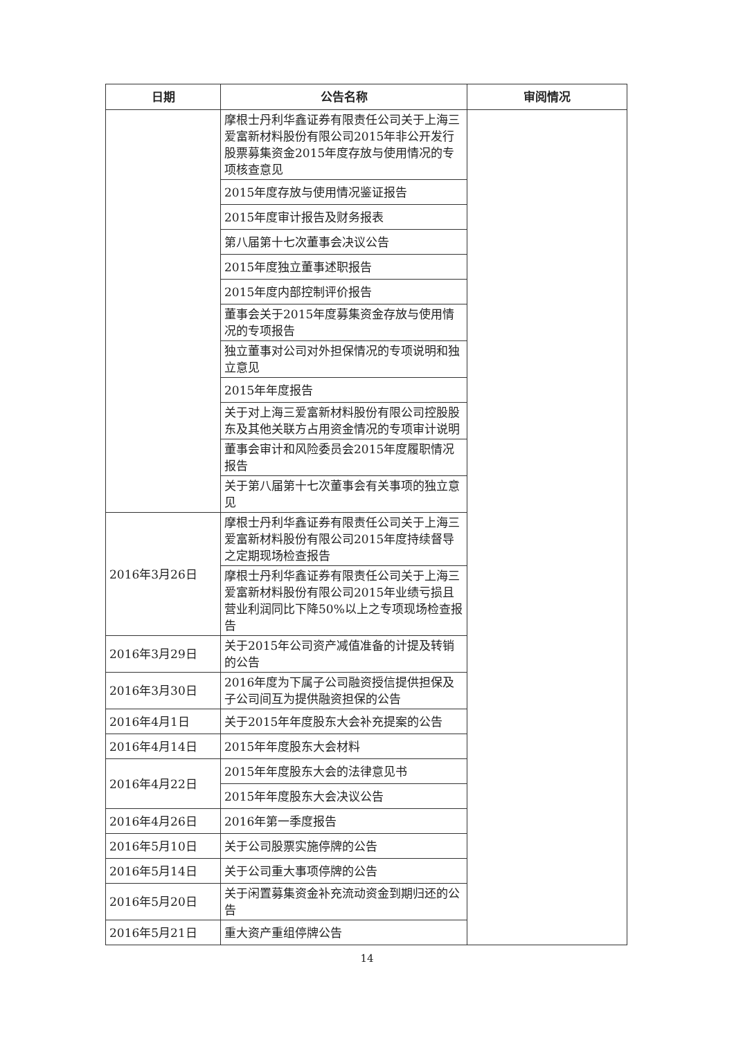| 日期 | 公告名称 | 审阅情况 |
| --- | --- | --- |
| | 摩根士丹利华鑫证券有限责任公司关于上海三爱富新材料股份有限公司2015年非公开发行股票募集资金2015年度存放与使用情况的专项核查意见 | |
| | 2015年度存放与使用情况鉴证报告 | |
| | 2015年度审计报告及财务报表 | |
| | 第八届第十七次董事会决议公告 | |
| | 2015年度独立董事述职报告 | |
| | 2015年度内部控制评价报告 | |
| | 董事会关于2015年度募集资金存放与使用情况的专项报告 | |
| | 独立董事对公司对外担保情况的专项说明和独立意见 | |
| | 2015年年度报告 | |
| | 关于对上海三爱富新材料股份有限公司控股股东及其他关联方占用资金情况的专项审计说明 | |
| | 董事会审计和风险委员会2015年度履职情况报告 | |
| | 关于第八届第十七次董事会有关事项的独立意见 | |
| 2016年3月26日 | 摩根士丹利华鑫证券有限责任公司关于上海三爱富新材料股份有限公司2015年度持续督导之定期现场检查报告 | |
| | 摩根士丹利华鑫证券有限责任公司关于上海三爱富新材料股份有限公司2015年业绩亏损且营业利润同比下降50%以上之专项现场检查报告 | |
| 2016年3月29日 | 关于2015年公司资产减值准备的计提及转销的公告 | |
| 2016年3月30日 | 2016年度为下属子公司融资授信提供担保及子公司间互为提供融资担保的公告 | |
| 2016年4月1日 | 关于2015年年度股东大会补充提案的公告 | |
| 2016年4月14日 | 2015年年度股东大会材料 | |
| 2016年4月22日 | 2015年年度股东大会的法律意见书 | |
| | 2015年年度股东大会决议公告 | |
| 2016年4月26日 | 2016年第一季度报告 | |
| 2016年5月10日 | 关于公司股票实施停牌的公告 | |
| 2016年5月14日 | 关于公司重大事项停牌的公告 | |
| 2016年5月20日 | 关于闲置募集资金补充流动资金到期归还的公告 | |
| 2016年5月21日 | 重大资产重组停牌公告 | |
14